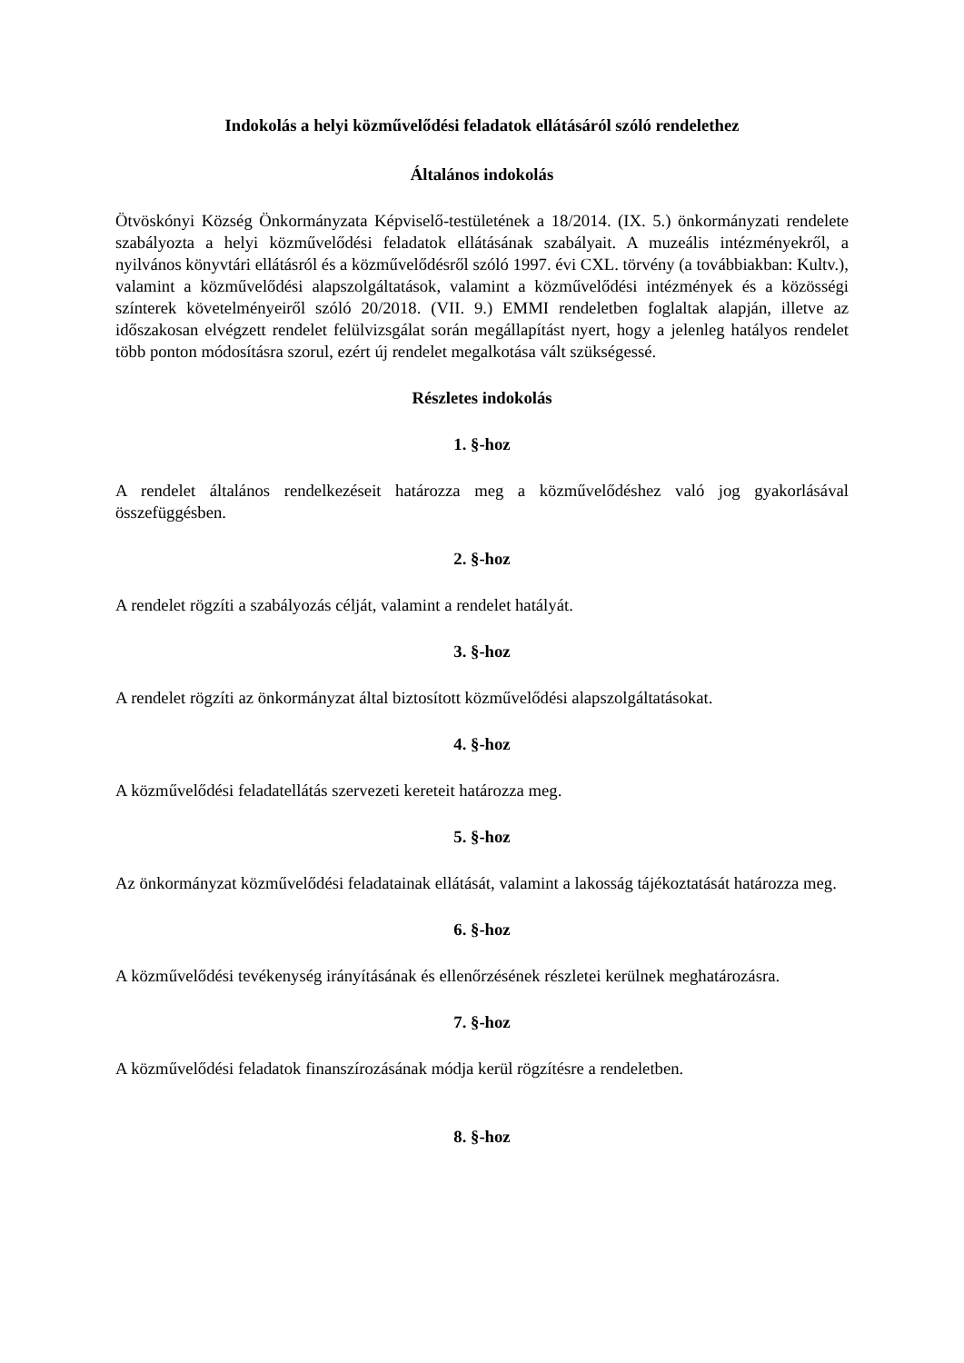Indokolás a helyi közművelődési feladatok ellátásáról szóló rendelethez
Általános indokolás
Ötvöskónyi Község Önkormányzata Képviselő-testületének a 18/2014. (IX. 5.) önkormányzati rendelete szabályozta a helyi közművelődési feladatok ellátásának szabályait. A muzeális intézményekről, a nyilvános könyvtári ellátásról és a közművelődésről szóló 1997. évi CXL. törvény (a továbbiakban: Kultv.), valamint a közművelődési alapszolgáltatások, valamint a közművelődési intézmények és a közösségi színterek követelményeiről szóló 20/2018. (VII. 9.) EMMI rendeletben foglaltak alapján, illetve az időszakosan elvégzett rendelet felülvizsgálat során megállapítást nyert, hogy a jelenleg hatályos rendelet több ponton módosításra szorul, ezért új rendelet megalkotása vált szükségessé.
Részletes indokolás
1. §-hoz
A rendelet általános rendelkezéseit határozza meg a közművelődéshez való jog gyakorlásával összefüggésben.
2. §-hoz
A rendelet rögzíti a szabályozás célját, valamint a rendelet hatályát.
3. §-hoz
A rendelet rögzíti az önkormányzat által biztosított közművelődési alapszolgáltatásokat.
4. §-hoz
A közművelődési feladatellátás szervezeti kereteit határozza meg.
5. §-hoz
Az önkormányzat közművelődési feladatainak ellátását, valamint a lakosság tájékoztatását határozza meg.
6. §-hoz
A közművelődési tevékenység irányításának és ellenőrzésének részletei kerülnek meghatározásra.
7. §-hoz
A közművelődési feladatok finanszírozásának módja kerül rögzítésre a rendeletben.
8. §-hoz